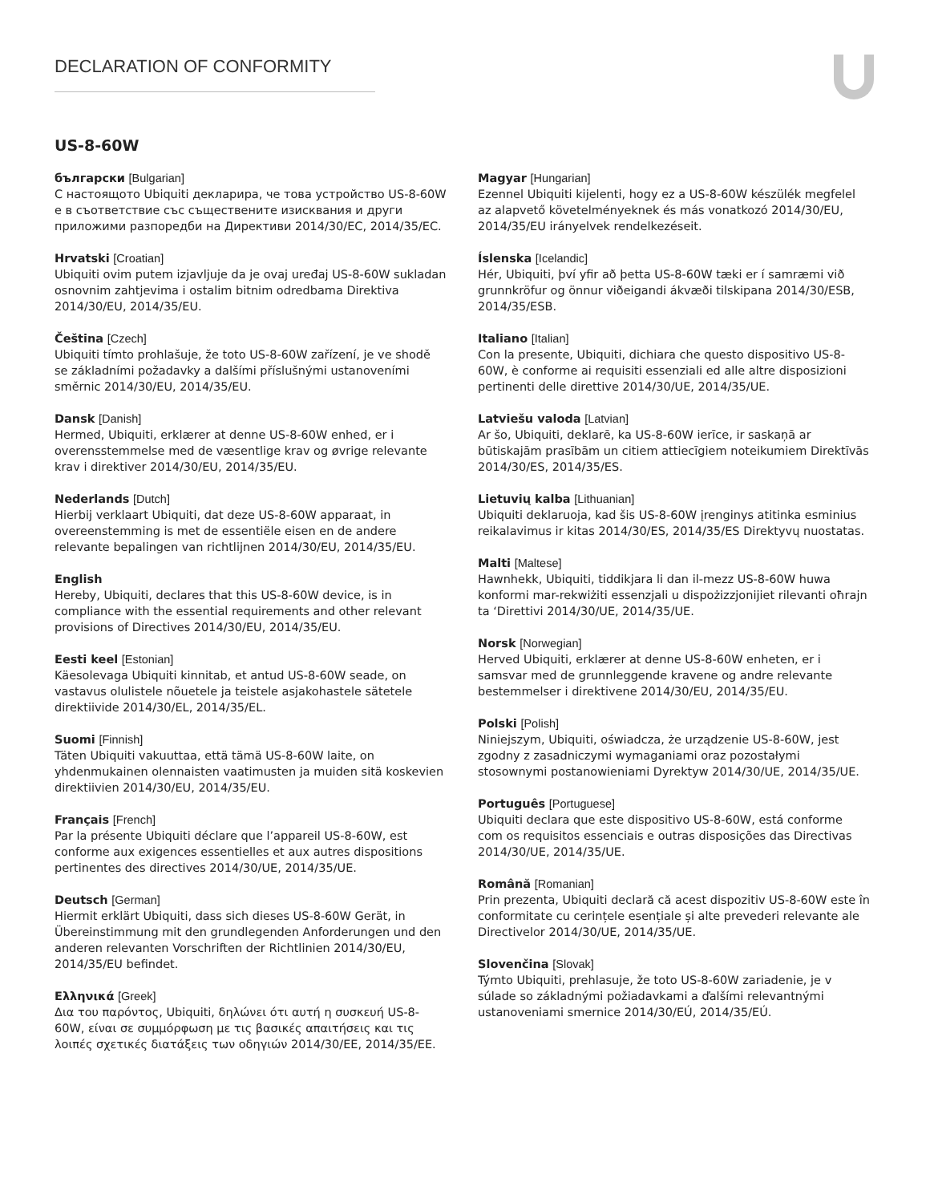DECLARATION OF CONFORMITY
US-8-60W
български [Bulgarian]
С настоящото Ubiquiti декларира, че това устройство US-8-60W е в съответствие със съществените изисквания и други приложими разпоредби на Директиви 2014/30/ЕС, 2014/35/ЕС.
Hrvatski [Croatian]
Ubiquiti ovim putem izjavljuje da je ovaj uređaj US-8-60W sukladan osnovnim zahtjevima i ostalim bitnim odredbama Direktiva 2014/30/EU, 2014/35/EU.
Čeština [Czech]
Ubiquiti tímto prohlašuje, že toto US-8-60W zařízení, je ve shodě se základními požadavky a dalšími příslušnými ustanoveními směrnic 2014/30/EU, 2014/35/EU.
Dansk [Danish]
Hermed, Ubiquiti, erklærer at denne US-8-60W enhed, er i overensstemmelse med de væsentlige krav og øvrige relevante krav i direktiver 2014/30/EU, 2014/35/EU.
Nederlands [Dutch]
Hierbij verklaart Ubiquiti, dat deze US-8-60W apparaat, in overeenstemming is met de essentiële eisen en de andere relevante bepalingen van richtlijnen 2014/30/EU, 2014/35/EU.
English
Hereby, Ubiquiti, declares that this US-8-60W device, is in compliance with the essential requirements and other relevant provisions of Directives 2014/30/EU, 2014/35/EU.
Eesti keel [Estonian]
Käesolevaga Ubiquiti kinnitab, et antud US-8-60W seade, on vastavus olulistele nõuetele ja teistele asjakohastele sätetele direktiivide 2014/30/EL, 2014/35/EL.
Suomi [Finnish]
Täten Ubiquiti vakuuttaa, että tämä US-8-60W laite, on yhdenmukainen olennaisten vaatimusten ja muiden sitä koskevien direktiivien 2014/30/EU, 2014/35/EU.
Français [French]
Par la présente Ubiquiti déclare que l’appareil US-8-60W, est conforme aux exigences essentielles et aux autres dispositions pertinentes des directives 2014/30/UE, 2014/35/UE.
Deutsch [German]
Hiermit erklärt Ubiquiti, dass sich dieses US-8-60W Gerät, in Übereinstimmung mit den grundlegenden Anforderungen und den anderen relevanten Vorschriften der Richtlinien 2014/30/EU, 2014/35/EU befindet.
Ελληνικά [Greek]
Δια του παρόντος, Ubiquiti, δηλώνει ότι αυτή η συσκευή US-8-60W, είναι σε συμμόρφωση με τις βασικές απαιτήσεις και τις λοιπές σχετικές διατάξεις των οδηγιών 2014/30/EE, 2014/35/EE.
Magyar [Hungarian]
Ezennel Ubiquiti kijelenti, hogy ez a US-8-60W készülék megfelel az alapvető követelményeknek és más vonatkozó 2014/30/EU, 2014/35/EU irányelvek rendelkezéseit.
Íslenska [Icelandic]
Hér, Ubiquiti, því yfir að þetta US-8-60W tæki er í samræmi við grunnkröfur og önnur viðeigandi ákvæði tilskipana 2014/30/ESB, 2014/35/ESB.
Italiano [Italian]
Con la presente, Ubiquiti, dichiara che questo dispositivo US-8-60W, è conforme ai requisiti essenziali ed alle altre disposizioni pertinenti delle direttive 2014/30/UE, 2014/35/UE.
Latviešu valoda [Latvian]
Ar šo, Ubiquiti, deklarē, ka US-8-60W ierīce, ir saskaņā ar būtiskajām prasībām un citiem attiecīgiem noteikumiem Direktīvās 2014/30/ES, 2014/35/ES.
Lietuvių kalba [Lithuanian]
Ubiquiti deklaruoja, kad šis US-8-60W įrenginys atitinka esminius reikalavimus ir kitas 2014/30/ES, 2014/35/ES Direktyvų nuostatas.
Malti [Maltese]
Hawnhekk, Ubiquiti, tiddikjara li dan il-mezz US-8-60W huwa konformi mar-rekwiżiti essenzjali u dispożizzjonijiet rilevanti oħrajn ta ‘Direttivi 2014/30/UE, 2014/35/UE.
Norsk [Norwegian]
Herved Ubiquiti, erklærer at denne US-8-60W enheten, er i samsvar med de grunnleggende kravene og andre relevante bestemmelser i direktivene 2014/30/EU, 2014/35/EU.
Polski [Polish]
Niniejszym, Ubiquiti, oświadcza, że urządzenie US-8-60W, jest zgodny z zasadniczymi wymaganiami oraz pozostałymi stosownymi postanowieniami Dyrektyw 2014/30/UE, 2014/35/UE.
Português [Portuguese]
Ubiquiti declara que este dispositivo US-8-60W, está conforme com os requisitos essenciais e outras disposições das Directivas 2014/30/UE, 2014/35/UE.
Română [Romanian]
Prin prezenta, Ubiquiti declară că acest dispozitiv US-8-60W este în conformitate cu cerințele esențiale și alte prevederi relevante ale Directivelor 2014/30/UE, 2014/35/UE.
Slovenčina [Slovak]
Týmto Ubiquiti, prehlasuje, že toto US-8-60W zariadenie, je v súlade so základnými požiadavkami a ďalšími relevantnými ustanoveniami smernice 2014/30/EÚ, 2014/35/EÚ.